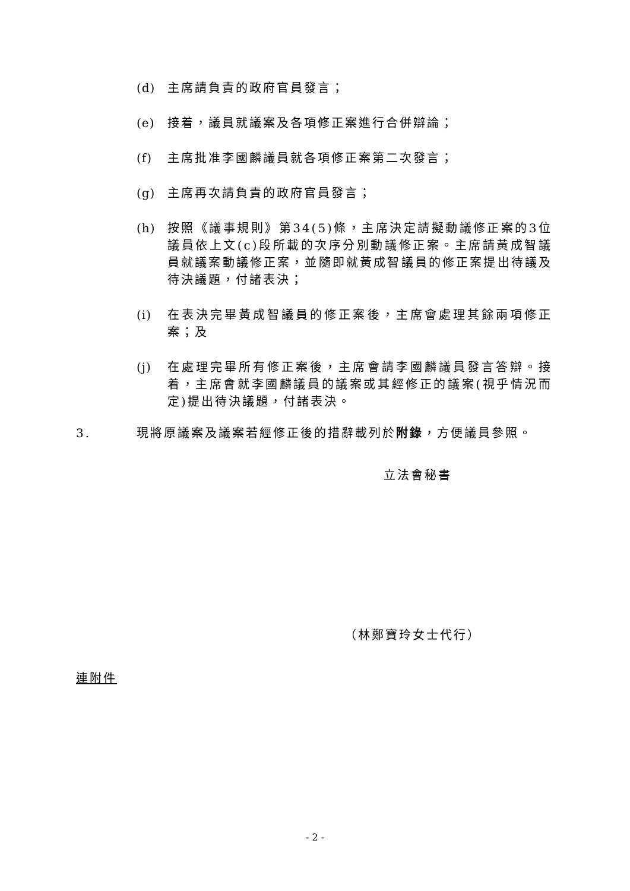(d) 主席請負責的政府官員發言；
(e) 接着，議員就議案及各項修正案進行合併辯論；
(f) 主席批准李國麟議員就各項修正案第二次發言；
(g) 主席再次請負責的政府官員發言；
(h) 按照《議事規則》第34(5)條，主席決定請擬動議修正案的3位議員依上文(c)段所載的次序分別動議修正案。主席請黃成智議員就議案動議修正案，並隨即就黃成智議員的修正案提出待議及待決議題，付諸表決；
(i) 在表決完畢黃成智議員的修正案後，主席會處理其餘兩項修正案；及
(j) 在處理完畢所有修正案後，主席會請李國麟議員發言答辯。接着，主席會就李國麟議員的議案或其經修正的議案(視乎情況而定)提出待決議題，付諸表決。
3. 現將原議案及議案若經修正後的措辭載列於附錄，方便議員參照。
立法會秘書
（林鄭寶玲女士代行）
連附件
- 2 -